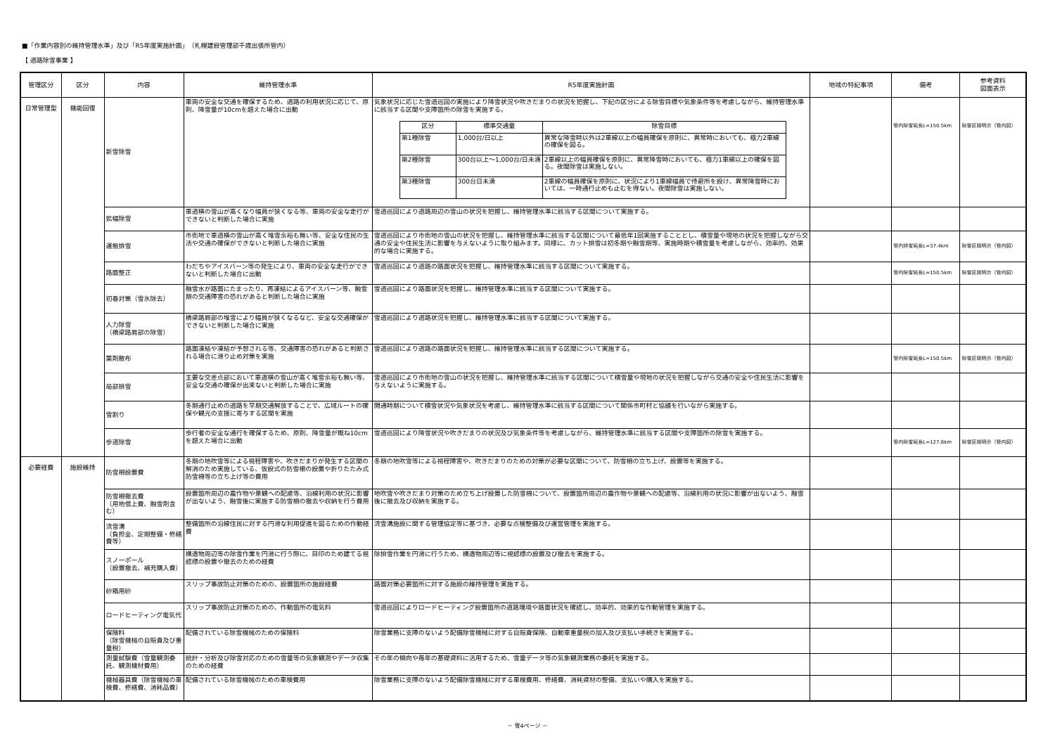■「作業内容別の維持管理水準」及び「R5年度実施計画」　（札幌建設管理部千歳出張所管内）
【 道路除雪事業 】
| 管理区分 | 区分 | 内容 | 維持管理水準 | R5年度実施計画 | 地域の特記事項 | 備考 | 参考資料 図面表示 |
| --- | --- | --- | --- | --- | --- | --- | --- |
| 日常管理型 | 機能回復 | 新雪除雪 | 車両の安全な交通を確保するため、道路の利用状況に応じて、原則、降雪量が10cmを超えた場合に出動 | 気象状況に応じた雪道巡回の実施により降雪状況や吹きだまりの状況を把握し、下記の区分による除雪目標や気象条件等を考慮しながら、維持管理水準に該当する区間や支障箇所の除雪を実施する。 / 区分 / 標準交通量 / 除雪目標 / / --- / --- / --- / / 第1種除雪 / 1,000台/日以上 / 異常な降雪時以外は2車線以上の幅員確保を原則に、異常時においても、極力2車線の確保を図る。 / / 第2種除雪 / 300台以上～1,000台/日未満 / 2車線以上の幅員確保を原則に、異常降雪時においても、極力1車線以上の確保を図る。夜間除雪は実施しない。 / / 第3種除雪 / 300台日未満 / 2車線の幅員確保を原則に、状況により1車線幅員で待避所を設け、異常降雪時においては、一時通行止めも止むを得ない。夜間除雪は実施しない。 / | | 管内除雪延長L=150.5km | 除雪区間明示（管内図） |
| | | 拡幅除雪 | 車道横の雪山が高くなり幅員が狭くなる等、車両の安全な走行ができないと判断した場合に実施 | 雪道巡回により道路周辺の雪山の状況を把握し、維持管理水準に該当する区間について実施する。 | | | |
| | | 運搬排雪 | 市街地で車道横の雪山が高く堆雪余裕も無い等、安全な住民の生活や交通の確保ができないと判断した場合に実施 | 雪道巡回により市街地の雪山の状況を把握し、維持管理水準に該当する区間について最低年1回実施することとし、積雪量や現地の状況を把握しながら交通の安全や住民生活に影響を与えないように取り組みます。同様に、カット排雪は初冬期や融雪期等、実施時期や積雪量を考慮しながら、効率的、効果的な場合に実施する。 | | 管内排雪延長L=37.4km | 除雪区間明示（管内図） |
| | | 路面整正 | わだちやアイスバーン等の発生により、車両の安全な走行ができないと判断した場合に出動 | 雪道巡回により道路の路面状況を把握し、維持管理水準に該当する区間について実施する。 | | 管内除雪延長L=150.5km | 除雪区間明示（管内図） |
| | | 初春対策（雪氷除去） | 融雪水が路面にたまったり、再凍結によるアイスバーン等、融雪期の交通障害の恐れがあると判断した場合に実施 | 雪道巡回により路面状況を把握し、維持管理水準に該当する区間について実施する。 | | | |
| | | 人力除雪 （橋梁路肩部の除雪） | 橋梁路肩部の堆雪により幅員が狭くなるなど、安全な交通確保ができないと判断した場合に実施 | 雪道巡回により道路状況を把握し、維持管理水準に該当する区間について実施する。 | | | |
| | | 薬剤散布 | 路面凍結や凍結が予想される等、交通障害の恐れがあると判断される場合に滑り止め対策を実施 | 雪道巡回により道路の路面状況を把握し、維持管理水準に該当する区間について実施する。 | | 管内除雪延長L=150.5km | 除雪区間明示（管内図） |
| | | 局部排雪 | 主要な交差点部において車道横の雪山が高く堆雪余裕も無い等、安全な交通の確保が出来ないと判断した場合に実施 | 雪道巡回により市街地の雪山の状況を把握し、維持管理水準に該当する区間について積雪量や現地の状況を把握しながら交通の安全や住民生活に影響を与えないように実施する。 | | | |
| | | 雪割り | 冬期通行止めの道路を早期交通解放することで、広域ルートの確保や観光の支援に寄与する区間を実施 | 開通時期について積雪状況や気象状況を考慮し、維持管理水準に該当する区間について関係市町村と協議を行いながら実施する。 | | | |
| | | 歩道除雪 | 歩行者の安全な通行を確保するため、原則、降雪量が概ね10cmを超えた場合に出動 | 雪道巡回により降雪状況や吹きだまりの状況及び気象条件等を考慮しながら、維持管理水準に該当する区間や支障箇所の除雪を実施する。 | | 管内除雪延長L=127.6km | 除雪区間明示（管内図） |
| 必要経費 | 施設維持 | 防雪柵設置費 | 冬期の地吹雪等による視程障害や、吹きだまりが発生する区間の解消のため実施している、仮設式の防雪柵の設置や折りたたみ式防雪柵等の立ち上げ等の費用 | 冬期の地吹雪等による視程障害や、吹きだまりのための対策が必要な区間について、防雪柵の立ち上げ、設置等を実施する。 | | | |
| | | 防雪柵撤去費 （用地借上費、融雪剤含む） | 設置箇所周辺の農作物や景観への配慮等、沿線利用の状況に影響が出ないよう、融雪後に実施する防雪柵の撤去や収納を行う費用 | 地吹雪や吹きだまり対策のため立ち上げ設置した防雪柵について、設置箇所周辺の農作物や景観への配慮等、沿線利用の状況に影響が出ないよう、融雪後に撤去及び収納を実施する。 | | | |
| | | 流雪溝 （負担金、定期整備・修繕費等） | 整備箇所の沿線住民に対する円滑な利用促進を図るための作動経費 | 流雪溝施設に関する管理協定等に基づき、必要な点検整備及び運営管理を実施する。 | | | |
| | | スノーポール （設置撤去、補充購入費） | 構造物周辺等の除雪作業を円滑に行う際に、目印のため建てる視認標の設置や撤去のための経費 | 除排雪作業を円滑に行うため、構造物周辺等に視認標の設置及び撤去を実施する。 | | | |
| | | 砂箱用砂 | スリップ事故防止対策のための、設置箇所の施設経費 | 路面対策必要箇所に対する施設の維持管理を実施する。 | | | |
| | | ロードヒーティング電気代 | スリップ事故防止対策のための、作動箇所の電気料 | 雪道巡回によりロードヒーティング設置箇所の道路環境や路面状況を確認し、効率的、効果的な作動管理を実施する。 | | | |
| | | 保険料 （除雪機械の自賠責及び重量税） | 配備されている除雪機械のための保険料 | 除雪業務に支障のないよう配備除雪機械に対する自賠責保険、自動車重量税の加入及び支払い手続きを実施する。 | | | |
| | | 測量試験費（雪量観測委託、観測機材費用） | 統計・分析及び除雪対応のための雪量等の気象観測やデータ収集のための経費 | その年の傾向や毎年の基礎資料に活用するため、雪量データ等の気象観測業務の委託を実施する。 | | | |
| | | 機械器具費（除雪機械の車検費、修繕費、消耗品費） | 配備されている除雪機械のための車検費用 | 除雪業務に支障のないよう配備除雪機械に対する車検費用、修繕費、消耗資材の整備、支払いや購入を実施する。 | | | |
－ 雪4ページ －